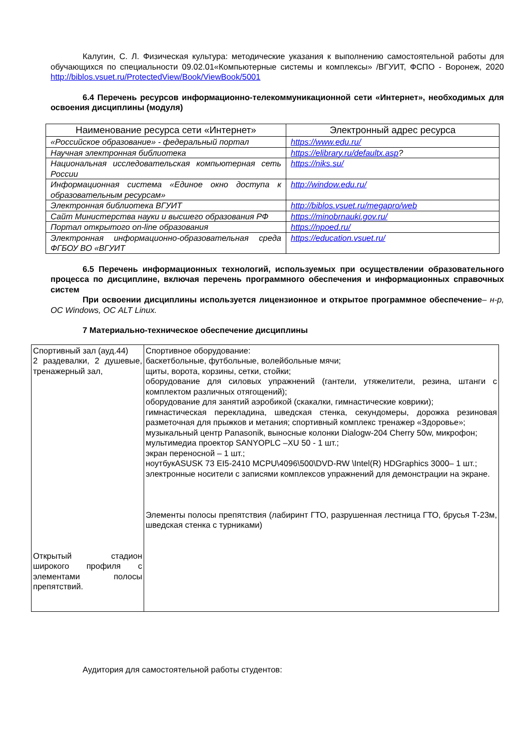Калугин, С. Л. Физическая культура: методические указания к выполнению самостоятельной работы для обучающихся по специальности 09.02.01«Компьютерные системы и комплексы» /ВГУИТ, ФСПО - Воронеж, 2020 http://biblos.vsuet.ru/ProtectedView/Book/ViewBook/5001
6.4 Перечень ресурсов информационно-телекоммуникационной сети «Интернет», необходимых для освоения дисциплины (модуля)
| Наименование ресурса сети «Интернет» | Электронный адрес ресурса |
| --- | --- |
| «Российское образование» - федеральный портал | https://www.edu.ru/ |
| Научная электронная библиотека | https://elibrary.ru/defaultx.asp ? |
| Национальная исследовательская компьютерная сеть России | https://niks.su/ |
| Информационная система «Единое окно доступа к образовательным ресурсам» | http://window.edu.ru/ |
| Электронная библиотека ВГУИТ | http://biblos.vsuet.ru/megapro/web |
| Сайт Министерства науки и высшего образования РФ | https://minobrnauki.gov.ru/ |
| Портал открытого on-line образования | https://npoed.ru/ |
| Электронная информационно-образовательная среда ФГБОУ ВО «ВГУИТ | https://education.vsuet.ru/ |
6.5 Перечень информационных технологий, используемых при осуществлении образовательного процесса по дисциплине, включая перечень программного обеспечения и информационных справочных систем
При освоении дисциплины используется лицензионное и открытое программное обеспечение– н-р, ОС Windows, ОС ALT Linux.
7 Материально-техническое обеспечение дисциплины
| Спортивный зал (ауд.44) 2 раздевалки, 2 душевые, тренажерный зал, Открытый стадион широкого профиля с элементами полосы препятствий. | Спортивное оборудование: баскетбольные, футбольные, волейбольные мячи; щиты, ворота, корзины, сетки, стойки; оборудование для силовых упражнений (гантели, утяжелители, резина, штанги с комплектом различных отягощений); оборудование для занятий аэробикой (скакалки, гимнастические коврики); гимнастическая перекладина, шведская стенка, секундомеры, дорожка резиновая разметочная для прыжков и метания; спортивный комплекс тренажер «Здоровье»; музыкальный центр Panasonik, выносные колонки Dialogw-204 Cherry 50w, микрофон; мультимедиа проектор SANYOPLC –XU 50 - 1 шт.; экран переносной – 1 шт.; ноутбукASUSK 73 EI5-2410 MCPU\4096\500\DVD-RW \Intel(R) HDGraphics 3000– 1 шт.; электронные носители с записями комплексов упражнений для демонстрации на экране. Элементы полосы препятствия (лабиринт ГТО, разрушенная лестница ГТО, брусья Т-23м, шведская стенка с турниками) |
Аудитория для самостоятельной работы студентов: